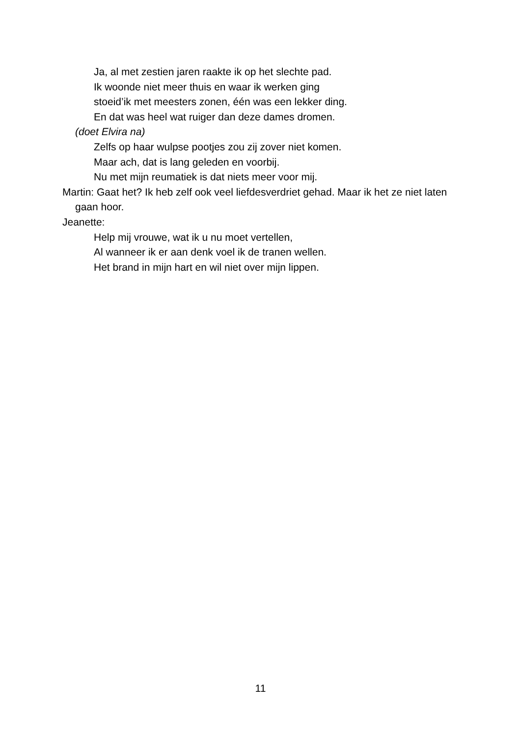Ja, al met zestien jaren raakte ik op het slechte pad.
Ik woonde niet meer thuis en waar ik werken ging
stoeid’ik met meesters zonen, één was een lekker ding.
En dat was heel wat ruiger dan deze dames dromen.
(doet Elvira na)
Zelfs op haar wulpse pootjes zou zij zover niet komen.
Maar ach, dat is lang geleden en voorbij.
Nu met mijn reumatiek is dat niets meer voor mij.
Martin: Gaat het? Ik heb zelf ook veel liefdesverdriet gehad. Maar ik het ze niet laten gaan hoor.
Jeanette:
Help mij vrouwe, wat ik u nu moet vertellen,
Al wanneer ik er aan denk voel ik de tranen wellen.
Het brand in mijn hart en wil niet over mijn lippen.
11